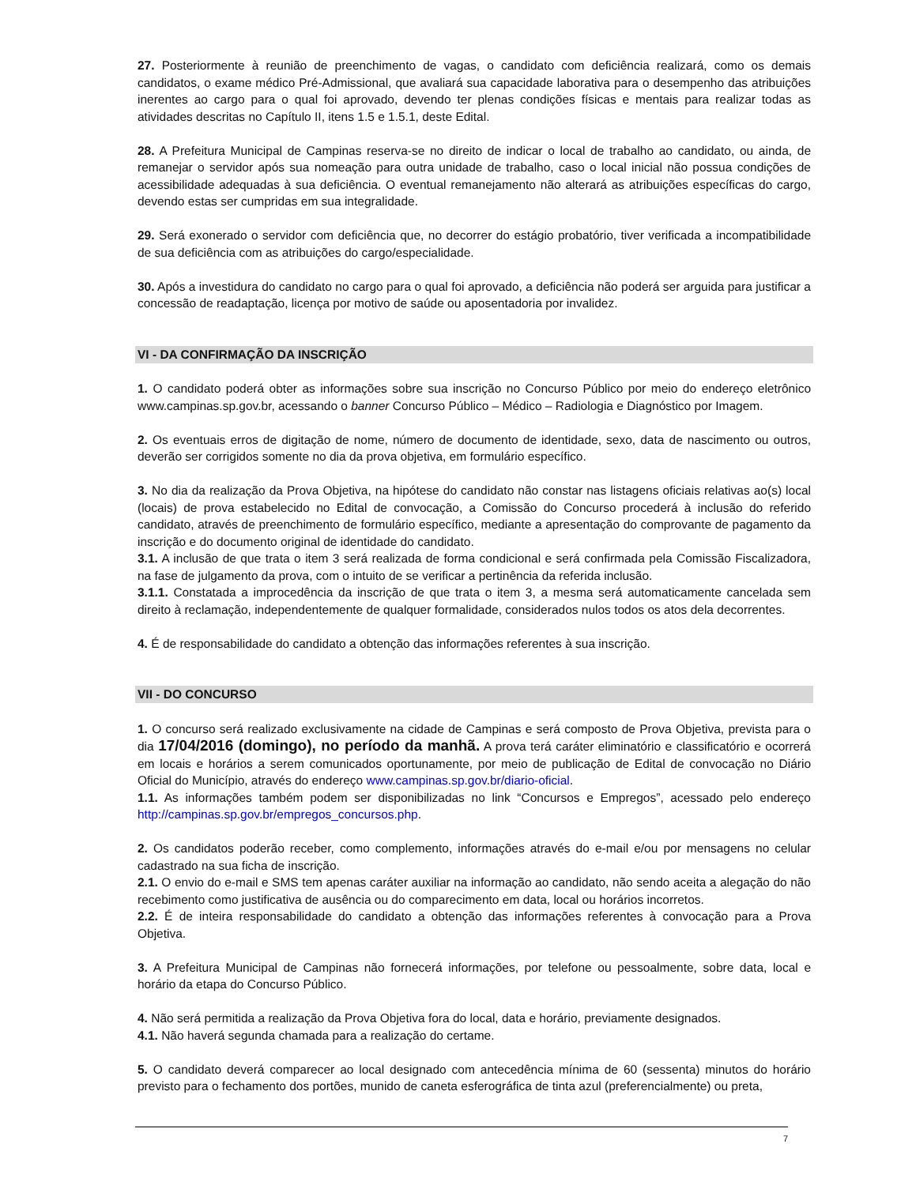27. Posteriormente à reunião de preenchimento de vagas, o candidato com deficiência realizará, como os demais candidatos, o exame médico Pré-Admissional, que avaliará sua capacidade laborativa para o desempenho das atribuições inerentes ao cargo para o qual foi aprovado, devendo ter plenas condições físicas e mentais para realizar todas as atividades descritas no Capítulo II, itens 1.5 e 1.5.1, deste Edital.
28. A Prefeitura Municipal de Campinas reserva-se no direito de indicar o local de trabalho ao candidato, ou ainda, de remanejar o servidor após sua nomeação para outra unidade de trabalho, caso o local inicial não possua condições de acessibilidade adequadas à sua deficiência. O eventual remanejamento não alterará as atribuições específicas do cargo, devendo estas ser cumpridas em sua integralidade.
29. Será exonerado o servidor com deficiência que, no decorrer do estágio probatório, tiver verificada a incompatibilidade de sua deficiência com as atribuições do cargo/especialidade.
30. Após a investidura do candidato no cargo para o qual foi aprovado, a deficiência não poderá ser arguida para justificar a concessão de readaptação, licença por motivo de saúde ou aposentadoria por invalidez.
VI - DA CONFIRMAÇÃO DA INSCRIÇÃO
1. O candidato poderá obter as informações sobre sua inscrição no Concurso Público por meio do endereço eletrônico www.campinas.sp.gov.br, acessando o banner Concurso Público – Médico – Radiologia e Diagnóstico por Imagem.
2. Os eventuais erros de digitação de nome, número de documento de identidade, sexo, data de nascimento ou outros, deverão ser corrigidos somente no dia da prova objetiva, em formulário específico.
3. No dia da realização da Prova Objetiva, na hipótese do candidato não constar nas listagens oficiais relativas ao(s) local (locais) de prova estabelecido no Edital de convocação, a Comissão do Concurso procederá à inclusão do referido candidato, através de preenchimento de formulário específico, mediante a apresentação do comprovante de pagamento da inscrição e do documento original de identidade do candidato.
3.1. A inclusão de que trata o item 3 será realizada de forma condicional e será confirmada pela Comissão Fiscalizadora, na fase de julgamento da prova, com o intuito de se verificar a pertinência da referida inclusão.
3.1.1. Constatada a improcedência da inscrição de que trata o item 3, a mesma será automaticamente cancelada sem direito à reclamação, independentemente de qualquer formalidade, considerados nulos todos os atos dela decorrentes.
4. É de responsabilidade do candidato a obtenção das informações referentes à sua inscrição.
VII - DO CONCURSO
1. O concurso será realizado exclusivamente na cidade de Campinas e será composto de Prova Objetiva, prevista para o dia 17/04/2016 (domingo), no período da manhã. A prova terá caráter eliminatório e classificatório e ocorrerá em locais e horários a serem comunicados oportunamente, por meio de publicação de Edital de convocação no Diário Oficial do Município, através do endereço www.campinas.sp.gov.br/diario-oficial.
1.1. As informações também podem ser disponibilizadas no link “Concursos e Empregos”, acessado pelo endereço http://campinas.sp.gov.br/empregos_concursos.php.
2. Os candidatos poderão receber, como complemento, informações através do e-mail e/ou por mensagens no celular cadastrado na sua ficha de inscrição.
2.1. O envio do e-mail e SMS tem apenas caráter auxiliar na informação ao candidato, não sendo aceita a alegação do não recebimento como justificativa de ausência ou do comparecimento em data, local ou horários incorretos.
2.2. É de inteira responsabilidade do candidato a obtenção das informações referentes à convocação para a Prova Objetiva.
3. A Prefeitura Municipal de Campinas não fornecerá informações, por telefone ou pessoalmente, sobre data, local e horário da etapa do Concurso Público.
4. Não será permitida a realização da Prova Objetiva fora do local, data e horário, previamente designados.
4.1. Não haverá segunda chamada para a realização do certame.
5. O candidato deverá comparecer ao local designado com antecedência mínima de 60 (sessenta) minutos do horário previsto para o fechamento dos portões, munido de caneta esferográfica de tinta azul (preferencialmente) ou preta,
7